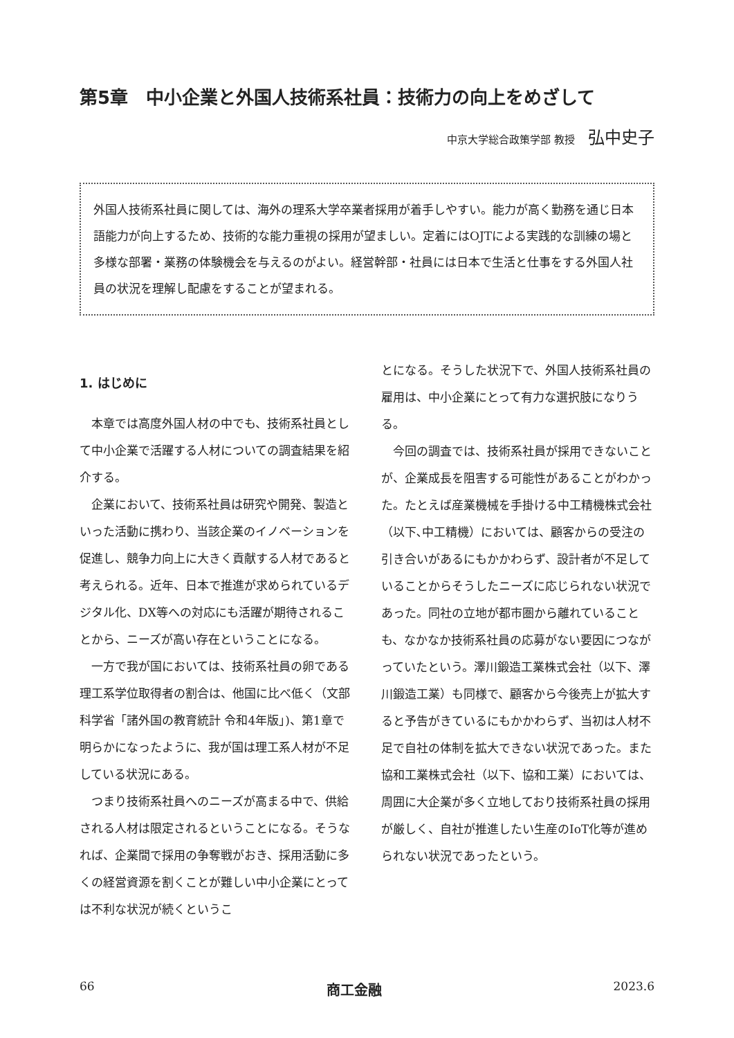第5章　中小企業と外国人技術系社員：技術力の向上をめざして
中京大学総合政策学部 教授 弘中史子
外国人技術系社員に関しては、海外の理系大学卒業者採用が着手しやすい。能力が高く勤務を通じ日本語能力が向上するため、技術的な能力重視の採用が望ましい。定着にはOJTによる実践的な訓練の場と多様な部署・業務の体験機会を与えるのがよい。経営幹部・社員には日本で生活と仕事をする外国人社員の状況を理解し配慮をすることが望まれる。
1. はじめに
本章では高度外国人材の中でも、技術系社員として中小企業で活躍する人材についての調査結果を紹介する。
企業において、技術系社員は研究や開発、製造といった活動に携わり、当該企業のイノベーションを促進し、競争力向上に大きく貢献する人材であると考えられる。近年、日本で推進が求められているデジタル化、DX等への対応にも活躍が期待されることから、ニーズが高い存在ということになる。
一方で我が国においては、技術系社員の卵である理工系学位取得者の割合は、他国に比べ低く（文部科学省「諸外国の教育統計 令和4年版」)、第1章で明らかになったように、我が国は理工系人材が不足している状況にある。
つまり技術系社員へのニーズが高まる中で、供給される人材は限定されるということになる。そうなれば、企業間で採用の争奪戦がおき、採用活動に多くの経営資源を割くことが難しい中小企業にとっては不利な状況が続くというこ
とになる。そうした状況下で、外国人技術系社員の雇用は、中小企業にとって有力な選択肢になりうる。
今回の調査では、技術系社員が採用できないことが、企業成長を阻害する可能性があることがわかった。たとえば産業機械を手掛ける中工精機株式会社（以下､中工精機）においては、顧客からの受注の引き合いがあるにもかかわらず、設計者が不足していることからそうしたニーズに応じられない状況であった。同社の立地が都市圏から離れていることも、なかなか技術系社員の応募がない要因につながっていたという。澤川鍛造工業株式会社（以下、澤川鍛造工業）も同様で、顧客から今後売上が拡大すると予告がきているにもかかわらず、当初は人材不足で自社の体制を拡大できない状況であった。また協和工業株式会社（以下、協和工業）においては、周囲に大企業が多く立地しており技術系社員の採用が厳しく、自社が推進したい生産のIoT化等が進められない状況であったという。
66 商工金融 2023.6